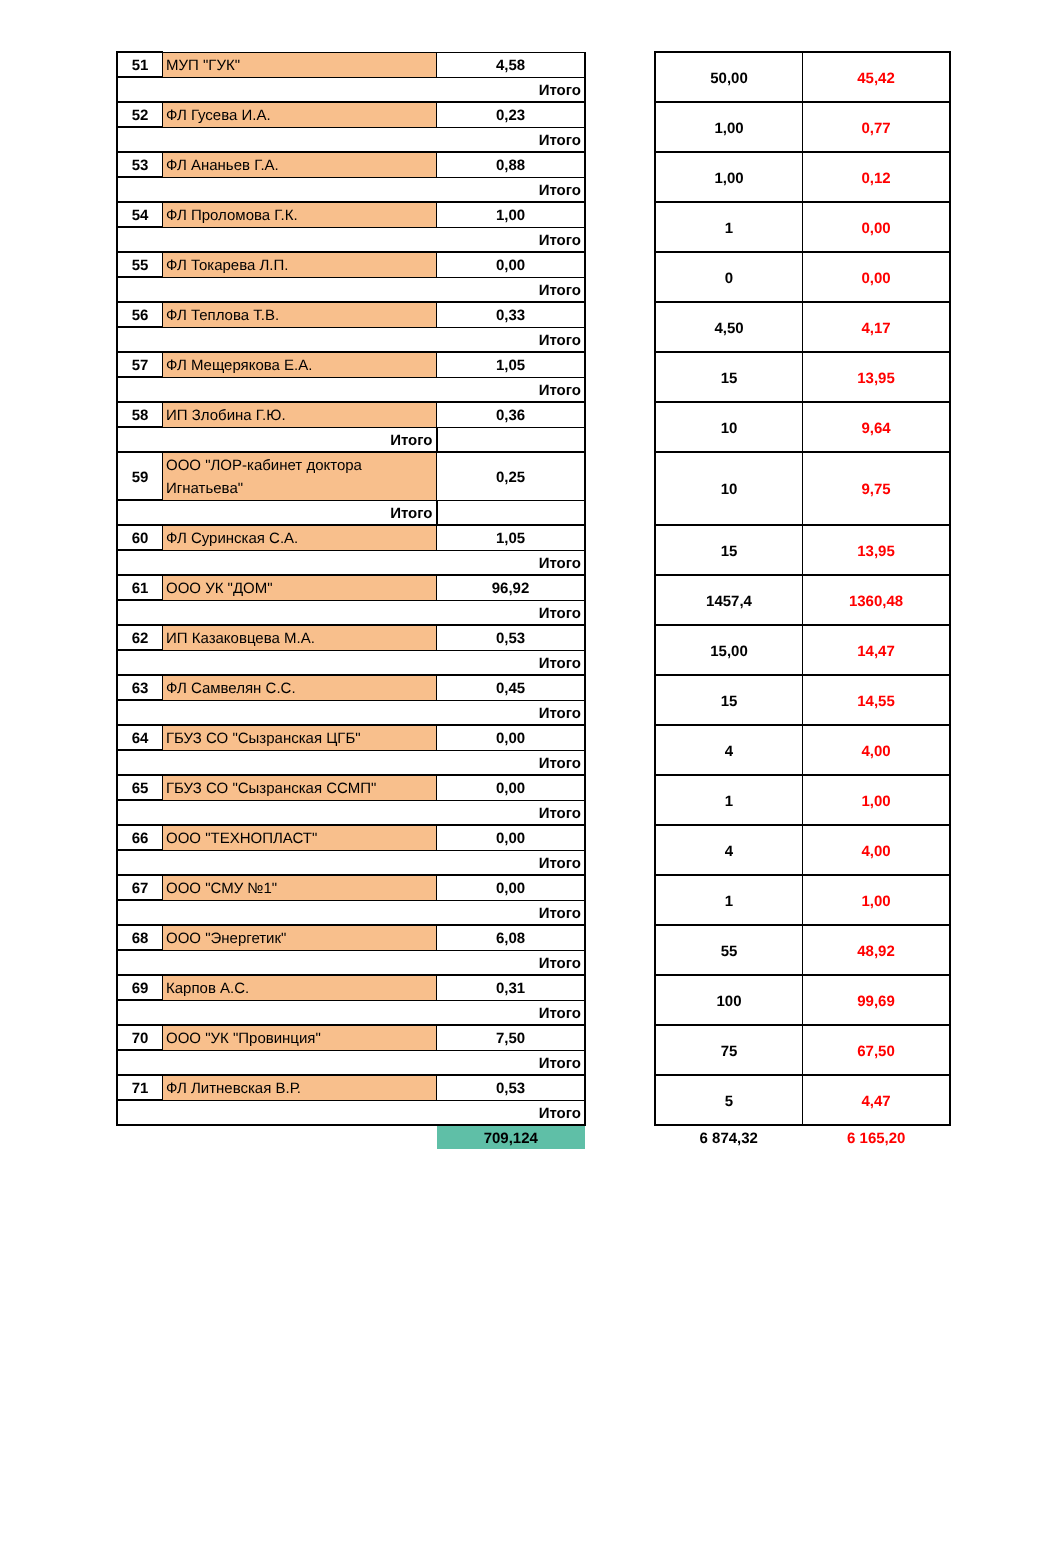| 51 | МУП "ГУК" | 4,58 | | 50,00 | 45,42 |
| Итого | | | | | |
| 52 | ФЛ Гусева И.А. | 0,23 | | 1,00 | 0,77 |
| Итого | | | | | |
| 53 | ФЛ Ананьев Г.А. | 0,88 | | 1,00 | 0,12 |
| Итого | | | | | |
| 54 | ФЛ Проломова Г.К. | 1,00 | | 1 | 0,00 |
| Итого | | | | | |
| 55 | ФЛ Токарева Л.П. | 0,00 | | 0 | 0,00 |
| Итого | | | | | |
| 56 | ФЛ Теплова Т.В. | 0,33 | | 4,50 | 4,17 |
| Итого | | | | | |
| 57 | ФЛ Мещерякова Е.А. | 1,05 | | 15 | 13,95 |
| Итого | | | | | |
| 58 | ИП Злобина Г.Ю. | 0,36 | | 10 | 9,64 |
| Итого | | | | | |
| 59 | ООО "ЛОР-кабинет доктора Игнатьева" | 0,25 | | 10 | 9,75 |
| Итого | | | | | |
| 60 | ФЛ Суринская С.А. | 1,05 | | 15 | 13,95 |
| Итого | | | | | |
| 61 | ООО УК "ДОМ" | 96,92 | | 1457,4 | 1360,48 |
| Итого | | | | | |
| 62 | ИП Казаковцева М.А. | 0,53 | | 15,00 | 14,47 |
| Итого | | | | | |
| 63 | ФЛ Самвелян С.С. | 0,45 | | 15 | 14,55 |
| Итого | | | | | |
| 64 | ГБУЗ СО "Сызранская ЦГБ" | 0,00 | | 4 | 4,00 |
| Итого | | | | | |
| 65 | ГБУЗ СО "Сызранская ССМП" | 0,00 | | 1 | 1,00 |
| Итого | | | | | |
| 66 | ООО "ТЕХНОПЛАСТ" | 0,00 | | 4 | 4,00 |
| Итого | | | | | |
| 67 | ООО "СМУ №1" | 0,00 | | 1 | 1,00 |
| Итого | | | | | |
| 68 | ООО "Энергетик" | 6,08 | | 55 | 48,92 |
| Итого | | | | | |
| 69 | Карпов А.С. | 0,31 | | 100 | 99,69 |
| Итого | | | | | |
| 70 | ООО "УК "Провинция" | 7,50 | | 75 | 67,50 |
| Итого | | | | | |
| 71 | ФЛ Литневская В.Р. | 0,53 | | 5 | 4,47 |
| Итого | | | | | |
| | | 709,124 | | 6 874,32 | 6 165,20 |